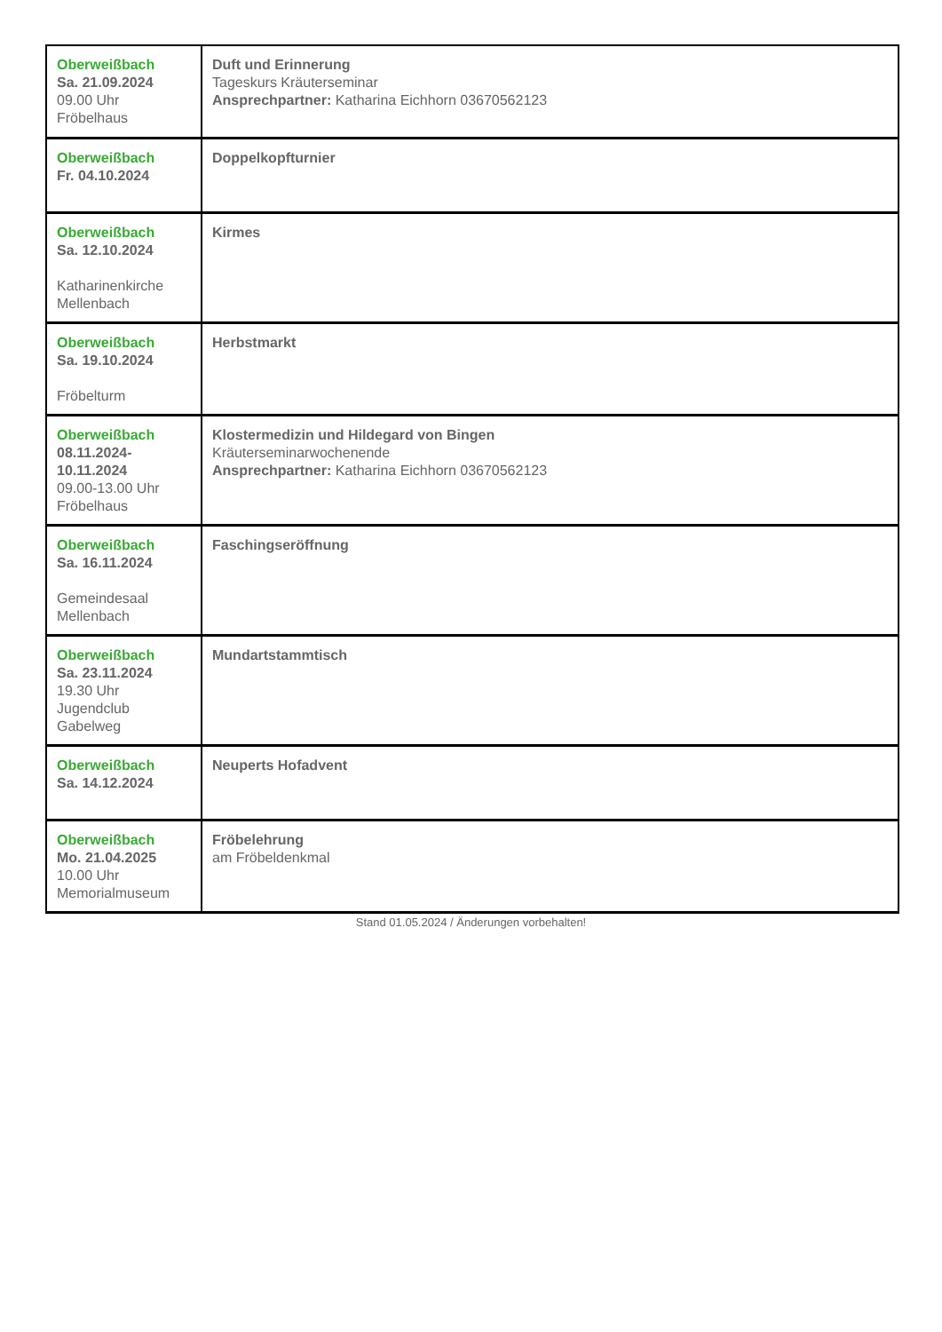| Oberweißbach Sa. 21.09.2024 09.00 Uhr Fröbelhaus | Duft und Erinnerung Tageskurs Kräuterseminar Ansprechpartner: Katharina Eichhorn 03670562123 |
| Oberweißbach Fr. 04.10.2024 | Doppelkopfturnier |
| Oberweißbach Sa. 12.10.2024 Katharinenkirche Mellenbach | Kirmes |
| Oberweißbach Sa. 19.10.2024 Fröbelturm | Herbstmarkt |
| Oberweißbach 08.11.2024- 10.11.2024 09.00-13.00 Uhr Fröbelhaus | Klostermedizin und Hildegard von Bingen Kräuterseminarwochenende Ansprechpartner: Katharina Eichhorn 03670562123 |
| Oberweißbach Sa. 16.11.2024 Gemeindesaal Mellenbach | Faschingseröffnung |
| Oberweißbach Sa. 23.11.2024 19.30 Uhr Jugendclub Gabelweg | Mundartstammtisch |
| Oberweißbach Sa. 14.12.2024 | Neuperts Hofadvent |
| Oberweißbach Mo. 21.04.2025 10.00 Uhr Memorialmuseum | Fröbelehrung am Fröbeldenkmal |
Stand 01.05.2024 / Änderungen vorbehalten!